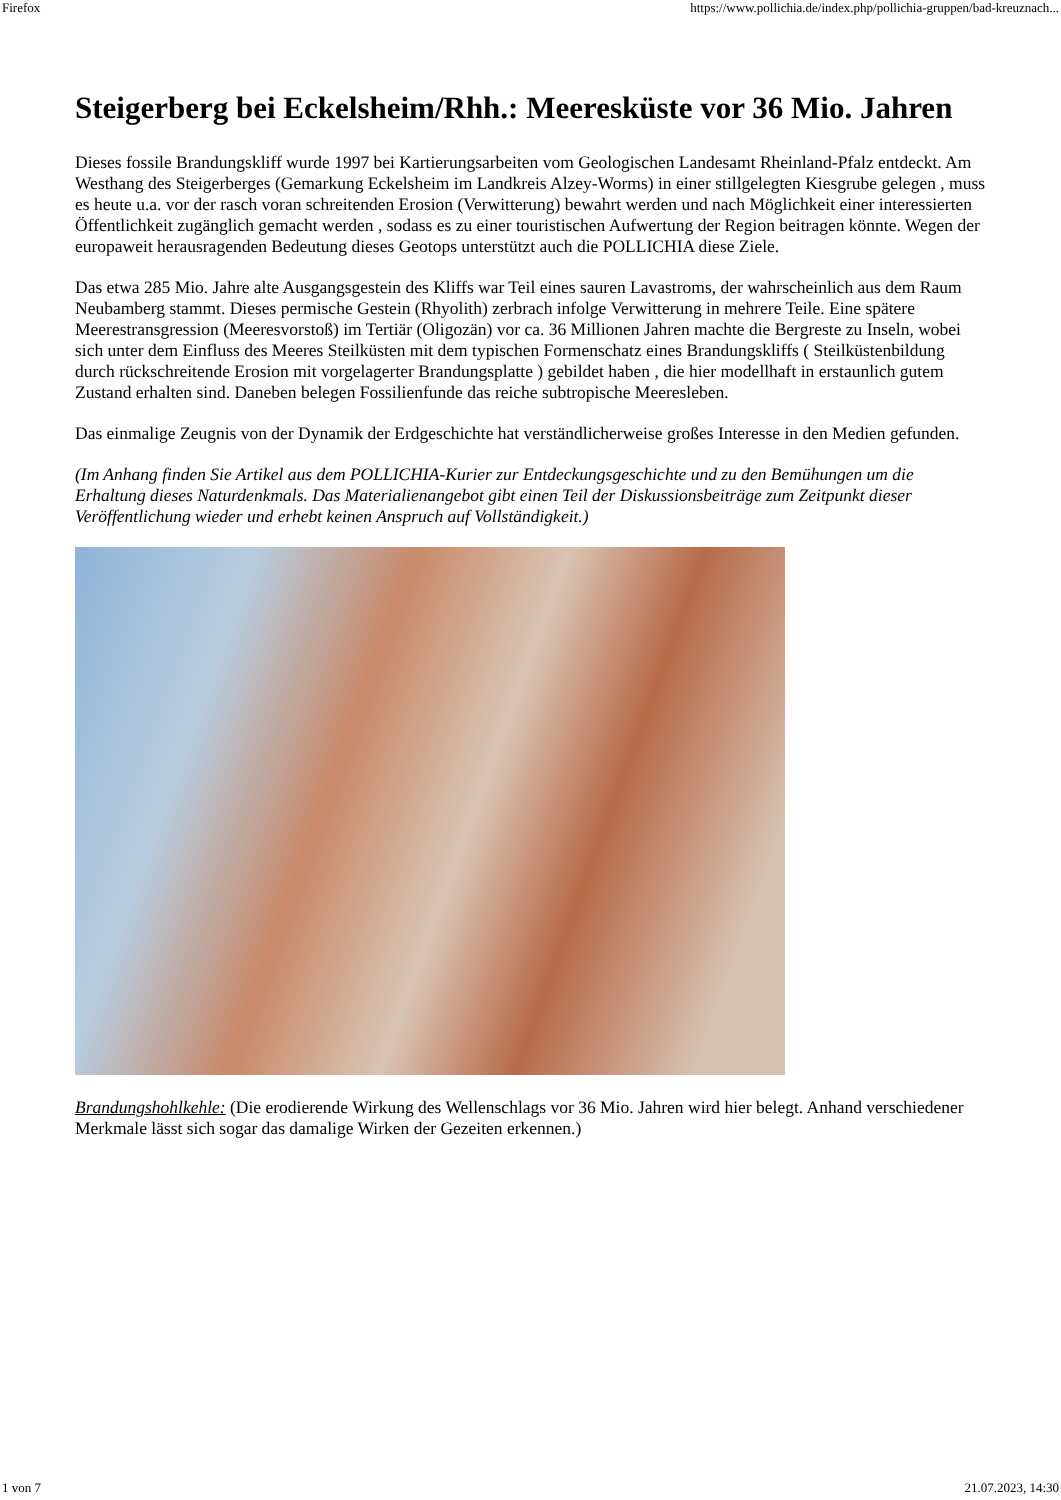Firefox https://www.pollichia.de/index.php/pollichia-gruppen/bad-kreuznach...
Steigerberg bei Eckelsheim/Rhh.: Meeresküste vor 36 Mio. Jahren
Dieses fossile Brandungskliff wurde 1997 bei Kartierungsarbeiten vom Geologischen Landesamt Rheinland-Pfalz entdeckt. Am Westhang des Steigerberges (Gemarkung Eckelsheim im Landkreis Alzey-Worms) in einer stillgelegten Kiesgrube gelegen , muss es heute u.a. vor der rasch voran schreitenden Erosion (Verwitterung) bewahrt werden und nach Möglichkeit einer interessierten Öffentlichkeit zugänglich gemacht werden , sodass es zu einer touristischen Aufwertung der Region beitragen könnte. Wegen der europaweit herausragenden Bedeutung dieses Geotops unterstützt auch die POLLICHIA diese Ziele.
Das etwa 285 Mio. Jahre alte Ausgangsgestein des Kliffs war Teil eines sauren Lavastroms, der wahrscheinlich aus dem Raum Neubamberg stammt. Dieses permische Gestein (Rhyolith) zerbrach infolge Verwitterung in mehrere Teile. Eine spätere Meerestransgression (Meeresvorstoß) im Tertiär (Oligozän) vor ca. 36 Millionen Jahren machte die Bergreste zu Inseln, wobei sich unter dem Einfluss des Meeres Steilküsten mit dem typischen Formenschatz eines Brandungskliffs ( Steilküstenbildung durch rückschreitende Erosion mit vorgelagerter Brandungsplatte ) gebildet haben , die hier modellhaft in erstaunlich gutem Zustand erhalten sind. Daneben belegen Fossilienfunde das reiche subtropische Meeresleben.
Das einmalige Zeugnis von der Dynamik der Erdgeschichte hat verständlicherweise großes Interesse in den Medien gefunden.
(Im Anhang finden Sie Artikel aus dem POLLICHIA-Kurier zur Entdeckungsgeschichte und zu den Bemühungen um die Erhaltung dieses Naturdenkmals. Das Materialienangebot gibt einen Teil der Diskussionsbeiträge zum Zeitpunkt dieser Veröffentlichung wieder und erhebt keinen Anspruch auf Vollständigkeit.)
Brandungshohlkehle: (Die erodierende Wirkung des Wellenschlags vor 36 Mio. Jahren wird hier belegt. Anhand verschiedener Merkmale lässt sich sogar das damalige Wirken der Gezeiten erkennen.)
1 von 7 21.07.2023, 14:30